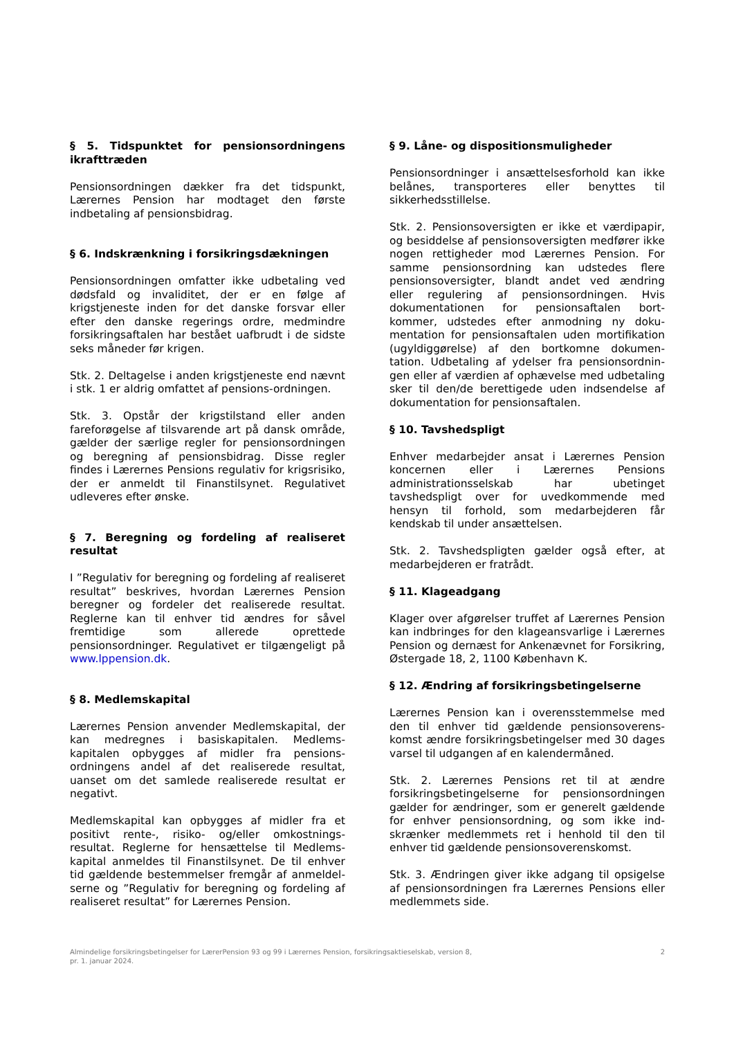§ 5. Tidspunktet for pensionsordningens ikrafttræden
Pensionsordningen dækker fra det tidspunkt, Lærernes Pension har modtaget den første indbetaling af pensionsbidrag.
§ 6. Indskrænkning i forsikringsdækningen
Pensionsordningen omfatter ikke udbetaling ved dødsfald og invaliditet, der er en følge af krigstjeneste inden for det danske forsvar eller efter den danske regerings ordre, medmindre forsikringsaftalen har bestået uafbrudt i de sidste seks måneder før krigen.
Stk. 2. Deltagelse i anden krigstjeneste end nævnt i stk. 1 er aldrig omfattet af pensions-ordningen.
Stk. 3. Opstår der krigstilstand eller anden fareforøgelse af tilsvarende art på dansk område, gælder der særlige regler for pensionsordningen og beregning af pensionsbidrag. Disse regler findes i Lærernes Pensions regulativ for krigsrisiko, der er anmeldt til Finanstilsynet. Regulativet udleveres efter ønske.
§ 7. Beregning og fordeling af realiseret resultat
I ”Regulativ for beregning og fordeling af realiseret resultat” beskrives, hvordan Lærernes Pension beregner og fordeler det realiserede resultat. Reglerne kan til enhver tid ændres for såvel fremtidige som allerede oprettede pensionsordninger. Regulativet er tilgængeligt på www.lppension.dk.
§ 8. Medlemskapital
Lærernes Pension anvender Medlemskapital, der kan medregnes i basiskapitalen. Medlems-kapitalen opbygges af midler fra pensions-ordningens andel af det realiserede resultat, uanset om det samlede realiserede resultat er negativt.
Medlemskapital kan opbygges af midler fra et positivt rente-, risiko- og/eller omkostnings-resultat. Reglerne for hensættelse til Medlems-kapital anmeldes til Finanstilsynet. De til enhver tid gældende bestemmelser fremgår af anmeldel-serne og ”Regulativ for beregning og fordeling af realiseret resultat” for Lærernes Pension.
§ 9. Låne- og dispositionsmuligheder
Pensionsordninger i ansættelsesforhold kan ikke belånes, transporteres eller benyttes til sikkerhedsstillelse.
Stk. 2. Pensionsoversigten er ikke et værdipapir, og besiddelse af pensionsoversigten medfører ikke nogen rettigheder mod Lærernes Pension. For samme pensionsordning kan udstedes flere pensionsoversigter, blandt andet ved ændring eller regulering af pensionsordningen. Hvis dokumentationen for pensionsaftalen bort-kommer, udstedes efter anmodning ny doku-mentation for pensionsaftalen uden mortifikation (ugyldiggørelse) af den bortkomne dokumen-tation. Udbetaling af ydelser fra pensionsordnin-gen eller af værdien af ophævelse med udbetaling sker til den/de berettigede uden indsendelse af dokumentation for pensionsaftalen.
§ 10. Tavshedspligt
Enhver medarbejder ansat i Lærernes Pension koncernen eller i Lærernes Pensions administrationsselskab har ubetinget tavshedspligt over for uvedkommende med hensyn til forhold, som medarbejderen får kendskab til under ansættelsen.
Stk. 2. Tavshedspligten gælder også efter, at medarbejderen er fratrådt.
§ 11. Klageadgang
Klager over afgørelser truffet af Lærernes Pension kan indbringes for den klageansvarlige i Lærernes Pension og dernæst for Ankenævnet for Forsikring, Østergade 18, 2, 1100 København K.
§ 12. Ændring af forsikringsbetingelserne
Lærernes Pension kan i overensstemmelse med den til enhver tid gældende pensionsoverens-komst ændre forsikringsbetingelser med 30 dages varsel til udgangen af en kalendermåned.
Stk. 2. Lærernes Pensions ret til at ændre forsikringsbetingelserne for pensionsordningen gælder for ændringer, som er generelt gældende for enhver pensionsordning, og som ikke ind-skrænker medlemmets ret i henhold til den til enhver tid gældende pensionsoverenskomst.
Stk. 3. Ændringen giver ikke adgang til opsigelse af pensionsordningen fra Lærernes Pensions eller medlemmets side.
Almindelige forsikringsbetingelser for LærerPension 93 og 99 i Lærernes Pension, forsikringsaktieselskab, version 8,
pr. 1. januar 2024.
2